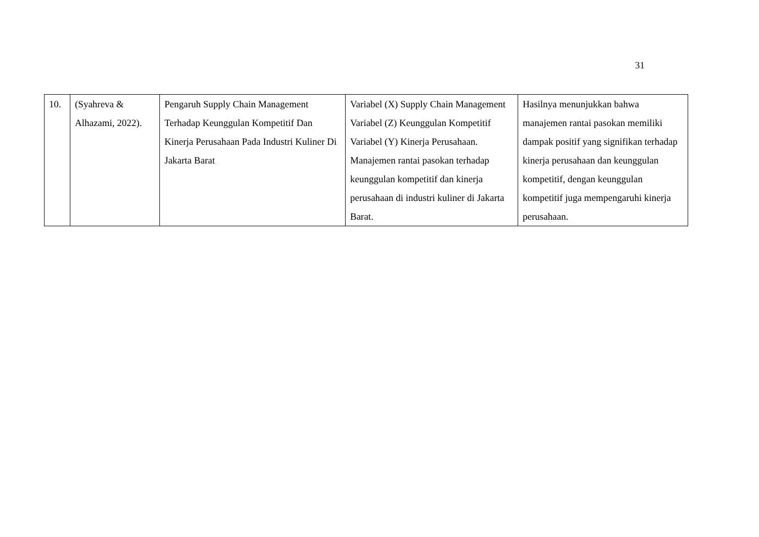31
| 10. | (Syahreva & Alhazami, 2022). | Pengaruh Supply Chain Management Terhadap Keunggulan Kompetitif Dan Kinerja Perusahaan Pada Industri Kuliner Di Jakarta Barat | Variabel (X) Supply Chain Management Variabel (Z) Keunggulan Kompetitif Variabel (Y) Kinerja Perusahaan. Manajemen rantai pasokan terhadap keunggulan kompetitif dan kinerja perusahaan di industri kuliner di Jakarta Barat. | Hasilnya menunjukkan bahwa manajemen rantai pasokan memiliki dampak positif yang signifikan terhadap kinerja perusahaan dan keunggulan kompetitif, dengan keunggulan kompetitif juga mempengaruhi kinerja perusahaan. |